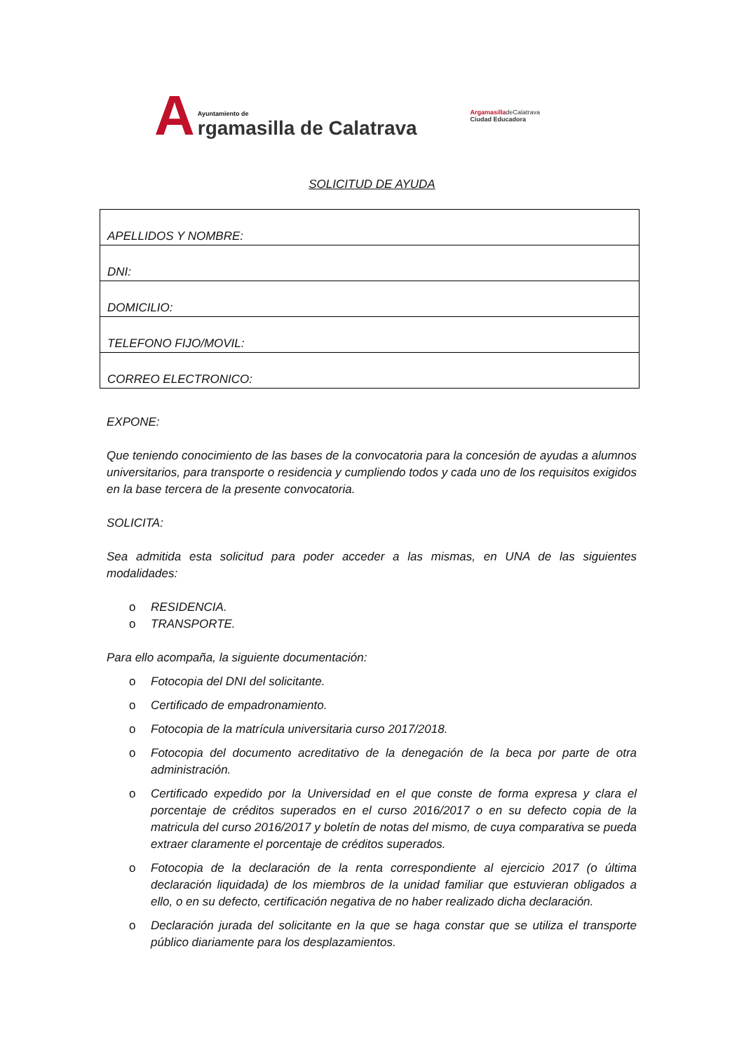A
Ayuntamiento de
rgamasilla de Calatrava
ArgamasilladeCalatrava
Ciudad Educadora
SOLICITUD DE AYUDA
| APELLIDOS Y NOMBRE: |
| DNI: |
| DOMICILIO: |
| TELEFONO FIJO/MOVIL: |
| CORREO ELECTRONICO: |
EXPONE:
Que teniendo conocimiento de las bases de la convocatoria para la concesión de ayudas a alumnos universitarios, para transporte o residencia y cumpliendo todos y cada uno de los requisitos exigidos en la base tercera de la presente convocatoria.
SOLICITA:
Sea admitida esta solicitud para poder acceder a las mismas, en UNA de las siguientes modalidades:
o RESIDENCIA.
o TRANSPORTE.
Para ello acompaña, la siguiente documentación:
o Fotocopia del DNI del solicitante.
o Certificado de empadronamiento.
o Fotocopia de la matrícula universitaria curso 2017/2018.
o Fotocopia del documento acreditativo de la denegación de la beca por parte de otra administración.
o Certificado expedido por la Universidad en el que conste de forma expresa y clara el porcentaje de créditos superados en el curso 2016/2017 o en su defecto copia de la matricula del curso 2016/2017 y boletín de notas del mismo, de cuya comparativa se pueda extraer claramente el porcentaje de créditos superados.
o Fotocopia de la declaración de la renta correspondiente al ejercicio 2017 (o última declaración liquidada) de los miembros de la unidad familiar que estuvieran obligados a ello, o en su defecto, certificación negativa de no haber realizado dicha declaración.
o Declaración jurada del solicitante en la que se haga constar que se utiliza el transporte público diariamente para los desplazamientos.